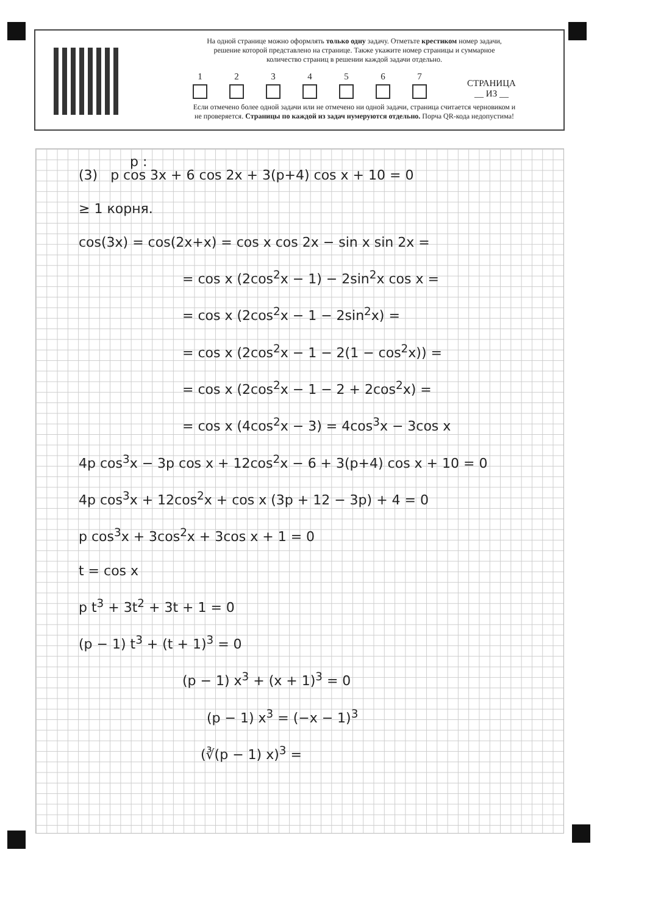На одной странице можно оформлять только одну задачу. Отметьте крестиком номер задачи,
решение которой представлено на странице. Также укажите номер страницы и суммарное
количество страниц в решении каждой задачи отдельно.
1234567 СТРАНИЦА
__ ИЗ __
Если отмечено более одной задачи или не отмечено ни одной задачи, страница считается черновиком и
не проверяется. Страницы по каждой из задач нумеруются отдельно. Порча QR-кода недопустима!
p :
(3) p cos 3x + 6 cos 2x + 3(p+4) cos x + 10 = 0
≥ 1 корня.
cos(3x) = cos(2x+x) = cos x cos 2x − sin x sin 2x =
= cos x (2cos<sup>2</sup>x − 1) − 2sin<sup>2</sup>x cos x =
= cos x (2cos<sup>2</sup>x − 1 − 2sin<sup>2</sup>x) =
= cos x (2cos<sup>2</sup>x − 1 − 2(1 − cos<sup>2</sup>x)) =
= cos x (2cos<sup>2</sup>x − 1 − 2 + 2cos<sup>2</sup>x) =
= cos x (4cos<sup>2</sup>x − 3) = 4cos<sup>3</sup>x − 3cos x
4p cos<sup>3</sup>x − 3p cos x + 12cos<sup>2</sup>x − 6 + 3(p+4) cos x + 10 = 0
4p cos<sup>3</sup>x + 12cos<sup>2</sup>x + cos x (3p + 12 − 3p) + 4 = 0
p cos<sup>3</sup>x + 3cos<sup>2</sup>x + 3cos x + 1 = 0
t = cos x
p t<sup>3</sup> + 3t<sup>2</sup> + 3t + 1 = 0
(p − 1) t<sup>3</sup> + (t + 1)<sup>3</sup> = 0
(p − 1) x<sup>3</sup> + (x + 1)<sup>3</sup> = 0
(p − 1) x<sup>3</sup> = (−x − 1)<sup>3</sup>
(∛(p − 1) x)<sup>3</sup> =